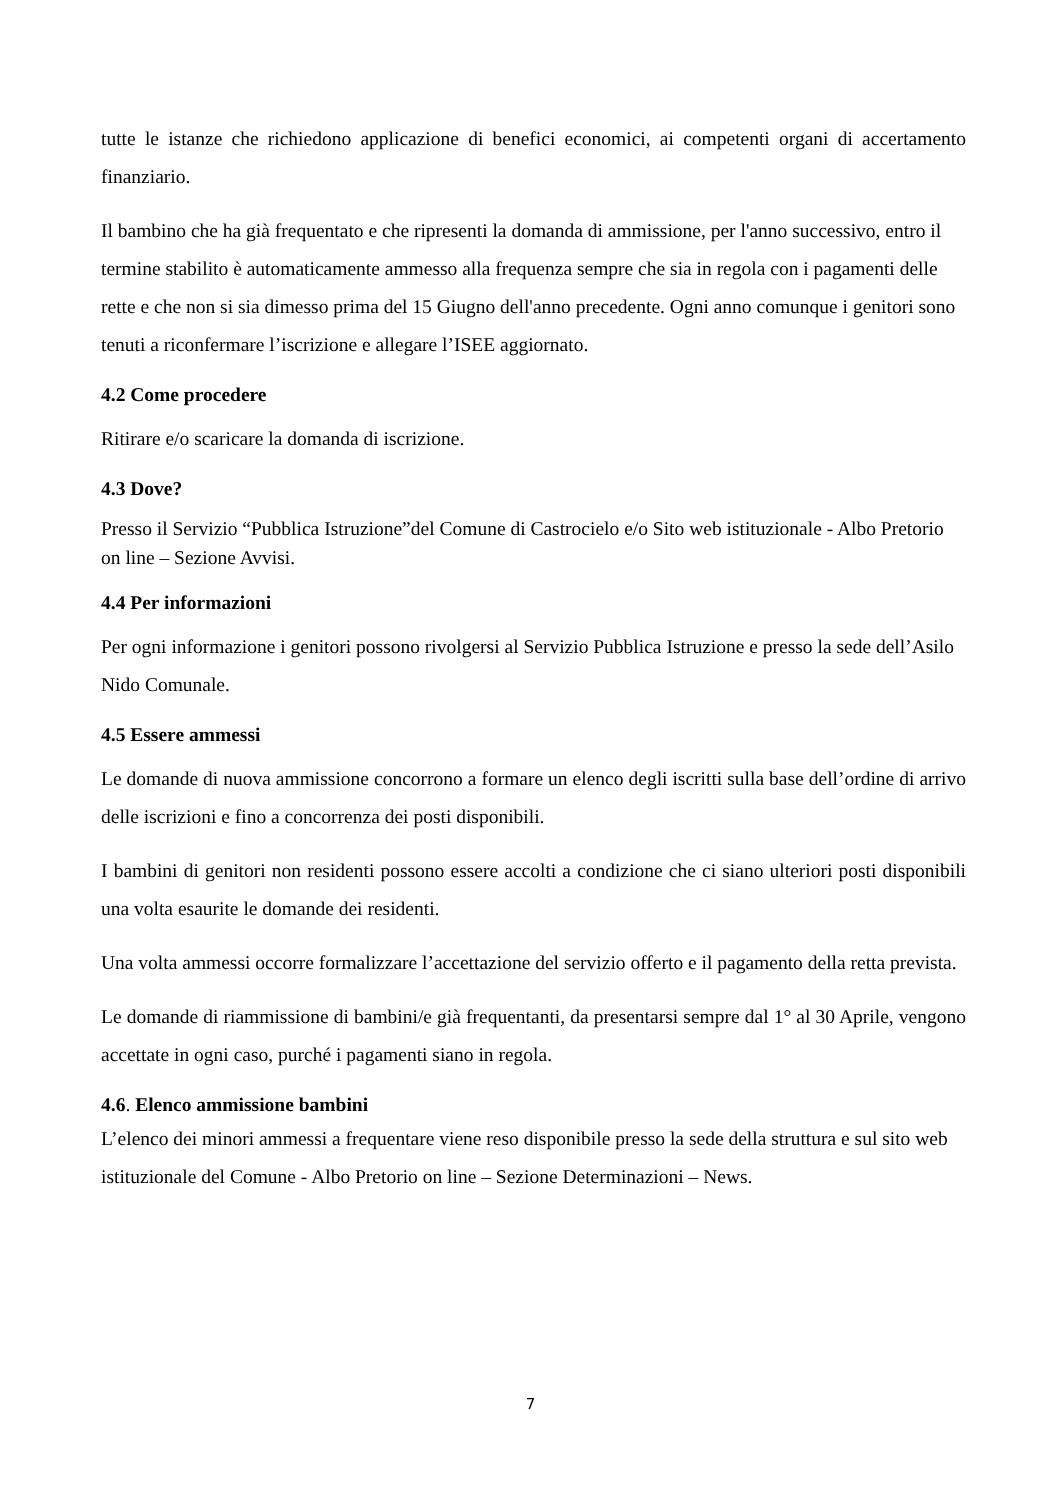tutte le istanze che richiedono applicazione di benefici economici, ai competenti organi di accertamento finanziario.
Il bambino che ha già frequentato e che ripresenti la domanda di ammissione, per l'anno successivo, entro il termine stabilito è automaticamente ammesso alla frequenza sempre che sia in regola con i pagamenti delle rette e che non si sia dimesso prima del 15 Giugno dell'anno precedente. Ogni anno comunque i genitori sono tenuti a riconfermare l’iscrizione e allegare l’ISEE aggiornato.
4.2 Come procedere
Ritirare e/o scaricare la domanda di iscrizione.
4.3 Dove?
Presso il Servizio “Pubblica Istruzione”del Comune di Castrocielo e/o Sito web istituzionale - Albo Pretorio on line – Sezione Avvisi.
4.4 Per informazioni
Per ogni informazione i genitori possono rivolgersi al Servizio Pubblica Istruzione e presso la sede dell’Asilo Nido Comunale.
4.5 Essere ammessi
Le domande di nuova ammissione concorrono a formare un elenco degli iscritti sulla base dell’ordine di arrivo delle iscrizioni e fino a concorrenza dei posti disponibili.
I bambini di genitori non residenti possono essere accolti a condizione che ci siano ulteriori posti disponibili una volta esaurite le domande dei residenti.
Una volta ammessi occorre formalizzare l’accettazione del servizio offerto e il pagamento della retta prevista.
Le domande di riammissione di bambini/e già frequentanti, da presentarsi sempre dal 1° al 30 Aprile, vengono accettate in ogni caso, purché i pagamenti siano in regola.
4.6. Elenco ammissione bambini
L’elenco dei minori ammessi a frequentare viene reso disponibile presso la sede della struttura e sul sito web istituzionale del Comune - Albo Pretorio on line – Sezione Determinazioni – News.
7